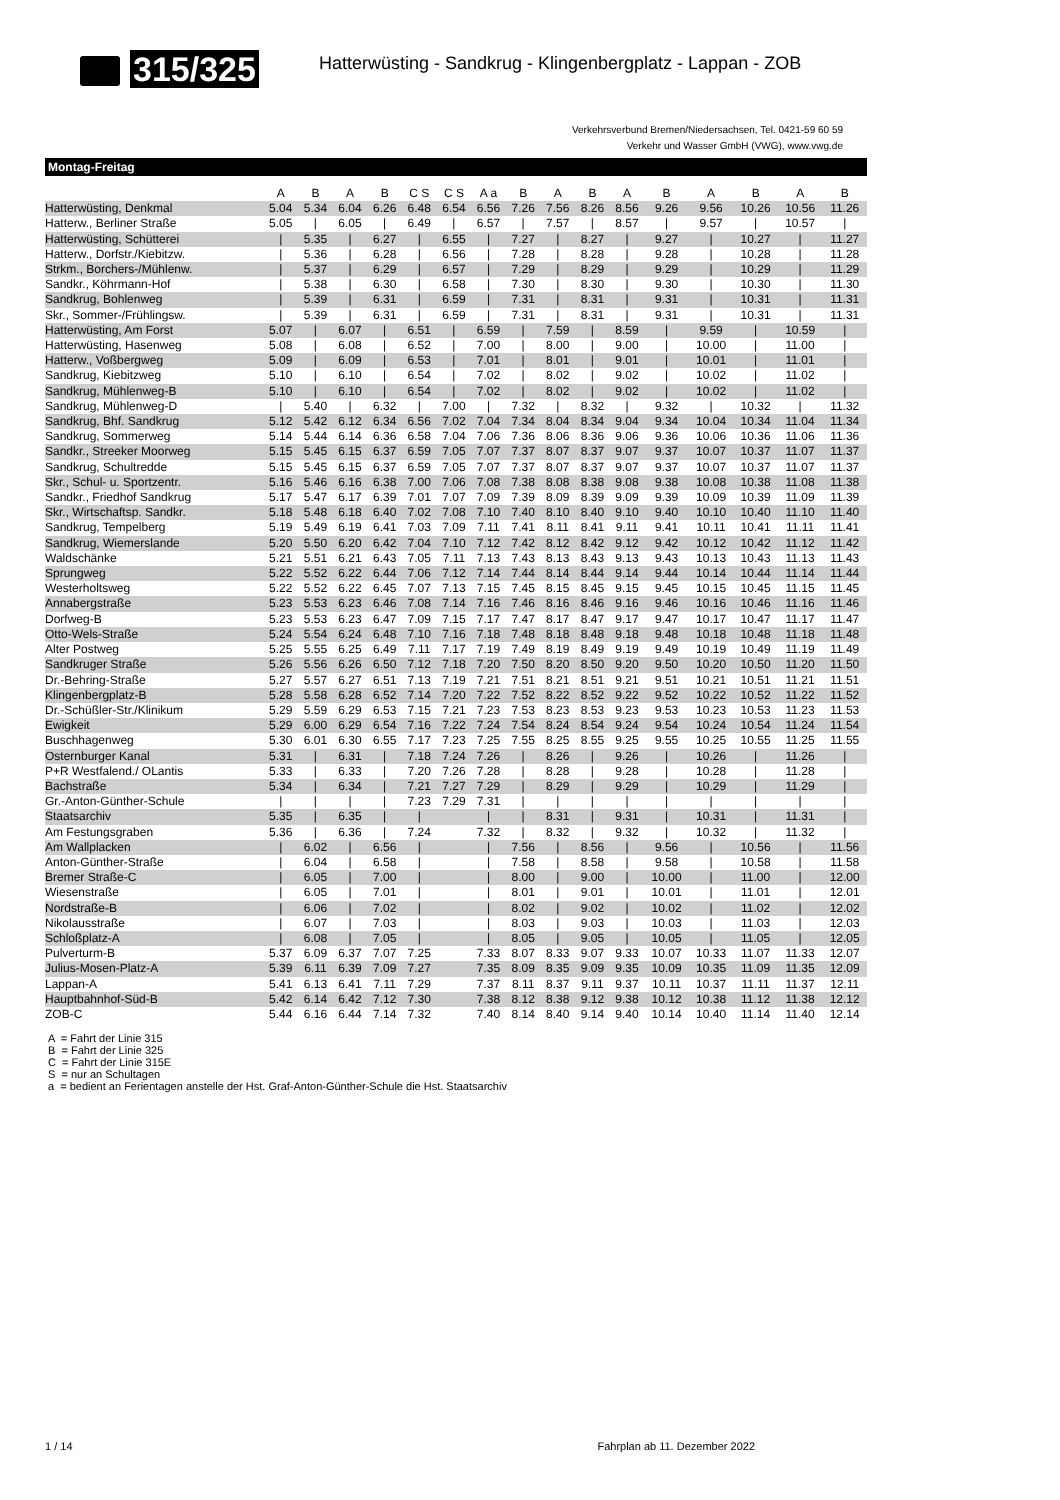315/325
Hatterwüsting - Sandkrug - Klingenbergplatz - Lappan - ZOB
Verkehrsverbund Bremen/Niedersachsen, Tel. 0421-59 60 59
Verkehr und Wasser GmbH (VWG), www.vwg.de
Montag-Freitag
| | A | B | A | B | C S | C S | A a | B | A | B | A | B | A | B | A | B |
| --- | --- | --- | --- | --- | --- | --- | --- | --- | --- | --- | --- | --- | --- | --- | --- | --- |
| Hatterwüsting, Denkmal | 5.04 | 5.34 | 6.04 | 6.26 | 6.48 | 6.54 | 6.56 | 7.26 | 7.56 | 8.26 | 8.56 | 9.26 | 9.56 | 10.26 | 10.56 | 11.26 |
| Hatterw., Berliner Straße | 5.05 | / | 6.05 | / | 6.49 | / | 6.57 | / | 7.57 | / | 8.57 | / | 9.57 | / | 10.57 | / |
| Hatterwüsting, Schütterei | / | 5.35 | / | 6.27 | / | 6.55 | / | 7.27 | / | 8.27 | / | 9.27 | / | 10.27 | / | 11.27 |
| Hatterw., Dorfstr./Kiebitzw. | / | 5.36 | / | 6.28 | / | 6.56 | / | 7.28 | / | 8.28 | / | 9.28 | / | 10.28 | / | 11.28 |
| Strkm., Borchers-/Mühlenw. | / | 5.37 | / | 6.29 | / | 6.57 | / | 7.29 | / | 8.29 | / | 9.29 | / | 10.29 | / | 11.29 |
| Sandkr., Köhrmann-Hof | / | 5.38 | / | 6.30 | / | 6.58 | / | 7.30 | / | 8.30 | / | 9.30 | / | 10.30 | / | 11.30 |
| Sandkrug, Bohlenweg | / | 5.39 | / | 6.31 | / | 6.59 | / | 7.31 | / | 8.31 | / | 9.31 | / | 10.31 | / | 11.31 |
| Skr., Sommer-/Frühlingsw. | / | 5.39 | / | 6.31 | / | 6.59 | / | 7.31 | / | 8.31 | / | 9.31 | / | 10.31 | / | 11.31 |
| Hatterwüsting, Am Forst | 5.07 | / | 6.07 | / | 6.51 | / | 6.59 | / | 7.59 | / | 8.59 | / | 9.59 | / | 10.59 | / |
| Hatterwüsting, Hasenweg | 5.08 | / | 6.08 | / | 6.52 | / | 7.00 | / | 8.00 | / | 9.00 | / | 10.00 | / | 11.00 | / |
| Hatterw., Voßbergweg | 5.09 | / | 6.09 | / | 6.53 | / | 7.01 | / | 8.01 | / | 9.01 | / | 10.01 | / | 11.01 | / |
| Sandkrug, Kiebitzweg | 5.10 | / | 6.10 | / | 6.54 | / | 7.02 | / | 8.02 | / | 9.02 | / | 10.02 | / | 11.02 | / |
| Sandkrug, Mühlenweg-B | 5.10 | / | 6.10 | / | 6.54 | / | 7.02 | / | 8.02 | / | 9.02 | / | 10.02 | / | 11.02 | / |
| Sandkrug, Mühlenweg-D | / | 5.40 | / | 6.32 | / | 7.00 | / | 7.32 | / | 8.32 | / | 9.32 | / | 10.32 | / | 11.32 |
| Sandkrug, Bhf. Sandkrug | 5.12 | 5.42 | 6.12 | 6.34 | 6.56 | 7.02 | 7.04 | 7.34 | 8.04 | 8.34 | 9.04 | 9.34 | 10.04 | 10.34 | 11.04 | 11.34 |
| Sandkrug, Sommerweg | 5.14 | 5.44 | 6.14 | 6.36 | 6.58 | 7.04 | 7.06 | 7.36 | 8.06 | 8.36 | 9.06 | 9.36 | 10.06 | 10.36 | 11.06 | 11.36 |
| Sandkr., Streeker Moorweg | 5.15 | 5.45 | 6.15 | 6.37 | 6.59 | 7.05 | 7.07 | 7.37 | 8.07 | 8.37 | 9.07 | 9.37 | 10.07 | 10.37 | 11.07 | 11.37 |
| Sandkrug, Schultredde | 5.15 | 5.45 | 6.15 | 6.37 | 6.59 | 7.05 | 7.07 | 7.37 | 8.07 | 8.37 | 9.07 | 9.37 | 10.07 | 10.37 | 11.07 | 11.37 |
| Skr., Schul- u. Sportzentr. | 5.16 | 5.46 | 6.16 | 6.38 | 7.00 | 7.06 | 7.08 | 7.38 | 8.08 | 8.38 | 9.08 | 9.38 | 10.08 | 10.38 | 11.08 | 11.38 |
| Sandkr., Friedhof Sandkrug | 5.17 | 5.47 | 6.17 | 6.39 | 7.01 | 7.07 | 7.09 | 7.39 | 8.09 | 8.39 | 9.09 | 9.39 | 10.09 | 10.39 | 11.09 | 11.39 |
| Skr., Wirtschaftsp. Sandkr. | 5.18 | 5.48 | 6.18 | 6.40 | 7.02 | 7.08 | 7.10 | 7.40 | 8.10 | 8.40 | 9.10 | 9.40 | 10.10 | 10.40 | 11.10 | 11.40 |
| Sandkrug, Tempelberg | 5.19 | 5.49 | 6.19 | 6.41 | 7.03 | 7.09 | 7.11 | 7.41 | 8.11 | 8.41 | 9.11 | 9.41 | 10.11 | 10.41 | 11.11 | 11.41 |
| Sandkrug, Wiemerslande | 5.20 | 5.50 | 6.20 | 6.42 | 7.04 | 7.10 | 7.12 | 7.42 | 8.12 | 8.42 | 9.12 | 9.42 | 10.12 | 10.42 | 11.12 | 11.42 |
| Waldschänke | 5.21 | 5.51 | 6.21 | 6.43 | 7.05 | 7.11 | 7.13 | 7.43 | 8.13 | 8.43 | 9.13 | 9.43 | 10.13 | 10.43 | 11.13 | 11.43 |
| Sprungweg | 5.22 | 5.52 | 6.22 | 6.44 | 7.06 | 7.12 | 7.14 | 7.44 | 8.14 | 8.44 | 9.14 | 9.44 | 10.14 | 10.44 | 11.14 | 11.44 |
| Westerholtsweg | 5.22 | 5.52 | 6.22 | 6.45 | 7.07 | 7.13 | 7.15 | 7.45 | 8.15 | 8.45 | 9.15 | 9.45 | 10.15 | 10.45 | 11.15 | 11.45 |
| Annabergstraße | 5.23 | 5.53 | 6.23 | 6.46 | 7.08 | 7.14 | 7.16 | 7.46 | 8.16 | 8.46 | 9.16 | 9.46 | 10.16 | 10.46 | 11.16 | 11.46 |
| Dorfweg-B | 5.23 | 5.53 | 6.23 | 6.47 | 7.09 | 7.15 | 7.17 | 7.47 | 8.17 | 8.47 | 9.17 | 9.47 | 10.17 | 10.47 | 11.17 | 11.47 |
| Otto-Wels-Straße | 5.24 | 5.54 | 6.24 | 6.48 | 7.10 | 7.16 | 7.18 | 7.48 | 8.18 | 8.48 | 9.18 | 9.48 | 10.18 | 10.48 | 11.18 | 11.48 |
| Alter Postweg | 5.25 | 5.55 | 6.25 | 6.49 | 7.11 | 7.17 | 7.19 | 7.49 | 8.19 | 8.49 | 9.19 | 9.49 | 10.19 | 10.49 | 11.19 | 11.49 |
| Sandkruger Straße | 5.26 | 5.56 | 6.26 | 6.50 | 7.12 | 7.18 | 7.20 | 7.50 | 8.20 | 8.50 | 9.20 | 9.50 | 10.20 | 10.50 | 11.20 | 11.50 |
| Dr.-Behring-Straße | 5.27 | 5.57 | 6.27 | 6.51 | 7.13 | 7.19 | 7.21 | 7.51 | 8.21 | 8.51 | 9.21 | 9.51 | 10.21 | 10.51 | 11.21 | 11.51 |
| Klingenbergplatz-B | 5.28 | 5.58 | 6.28 | 6.52 | 7.14 | 7.20 | 7.22 | 7.52 | 8.22 | 8.52 | 9.22 | 9.52 | 10.22 | 10.52 | 11.22 | 11.52 |
| Dr.-Schüßler-Str./Klinikum | 5.29 | 5.59 | 6.29 | 6.53 | 7.15 | 7.21 | 7.23 | 7.53 | 8.23 | 8.53 | 9.23 | 9.53 | 10.23 | 10.53 | 11.23 | 11.53 |
| Ewigkeit | 5.29 | 6.00 | 6.29 | 6.54 | 7.16 | 7.22 | 7.24 | 7.54 | 8.24 | 8.54 | 9.24 | 9.54 | 10.24 | 10.54 | 11.24 | 11.54 |
| Buschhagenweg | 5.30 | 6.01 | 6.30 | 6.55 | 7.17 | 7.23 | 7.25 | 7.55 | 8.25 | 8.55 | 9.25 | 9.55 | 10.25 | 10.55 | 11.25 | 11.55 |
| Osternburger Kanal | 5.31 | / | 6.31 | / | 7.18 | 7.24 | 7.26 | / | 8.26 | / | 9.26 | / | 10.26 | / | 11.26 | / |
| P+R Westfalend./ OLantis | 5.33 | / | 6.33 | / | 7.20 | 7.26 | 7.28 | / | 8.28 | / | 9.28 | / | 10.28 | / | 11.28 | / |
| Bachstraße | 5.34 | / | 6.34 | / | 7.21 | 7.27 | 7.29 | / | 8.29 | / | 9.29 | / | 10.29 | / | 11.29 | / |
| Gr.-Anton-Günther-Schule | / | / | / | / | 7.23 | 7.29 | 7.31 | / | / | / | / | / | / | / | / | / |
| Staatsarchiv | 5.35 | / | 6.35 | / | / | | / | / | 8.31 | / | 9.31 | / | 10.31 | / | 11.31 | / |
| Am Festungsgraben | 5.36 | / | 6.36 | / | 7.24 | | 7.32 | / | 8.32 | / | 9.32 | / | 10.32 | / | 11.32 | / |
| Am Wallplacken | / | 6.02 | / | 6.56 | / | | / | 7.56 | / | 8.56 | / | 9.56 | / | 10.56 | / | 11.56 |
| Anton-Günther-Straße | / | 6.04 | / | 6.58 | / | | / | 7.58 | / | 8.58 | / | 9.58 | / | 10.58 | / | 11.58 |
| Bremer Straße-C | / | 6.05 | / | 7.00 | / | | / | 8.00 | / | 9.00 | / | 10.00 | / | 11.00 | / | 12.00 |
| Wiesenstraße | / | 6.05 | / | 7.01 | / | | / | 8.01 | / | 9.01 | / | 10.01 | / | 11.01 | / | 12.01 |
| Nordstraße-B | / | 6.06 | / | 7.02 | / | | / | 8.02 | / | 9.02 | / | 10.02 | / | 11.02 | / | 12.02 |
| Nikolausstraße | / | 6.07 | / | 7.03 | / | | / | 8.03 | / | 9.03 | / | 10.03 | / | 11.03 | / | 12.03 |
| Schloßplatz-A | / | 6.08 | / | 7.05 | / | | / | 8.05 | / | 9.05 | / | 10.05 | / | 11.05 | / | 12.05 |
| Pulverturm-B | 5.37 | 6.09 | 6.37 | 7.07 | 7.25 | | 7.33 | 8.07 | 8.33 | 9.07 | 9.33 | 10.07 | 10.33 | 11.07 | 11.33 | 12.07 |
| Julius-Mosen-Platz-A | 5.39 | 6.11 | 6.39 | 7.09 | 7.27 | | 7.35 | 8.09 | 8.35 | 9.09 | 9.35 | 10.09 | 10.35 | 11.09 | 11.35 | 12.09 |
| Lappan-A | 5.41 | 6.13 | 6.41 | 7.11 | 7.29 | | 7.37 | 8.11 | 8.37 | 9.11 | 9.37 | 10.11 | 10.37 | 11.11 | 11.37 | 12.11 |
| Hauptbahnhof-Süd-B | 5.42 | 6.14 | 6.42 | 7.12 | 7.30 | | 7.38 | 8.12 | 8.38 | 9.12 | 9.38 | 10.12 | 10.38 | 11.12 | 11.38 | 12.12 |
| ZOB-C | 5.44 | 6.16 | 6.44 | 7.14 | 7.32 | | 7.40 | 8.14 | 8.40 | 9.14 | 9.40 | 10.14 | 10.40 | 11.14 | 11.40 | 12.14 |
A = Fahrt der Linie 315
B = Fahrt der Linie 325
C = Fahrt der Linie 315E
S = nur an Schultagen
a = bedient an Ferientagen anstelle der Hst. Graf-Anton-Günther-Schule die Hst. Staatsarchiv
1 / 14 Fahrplan ab 11. Dezember 2022